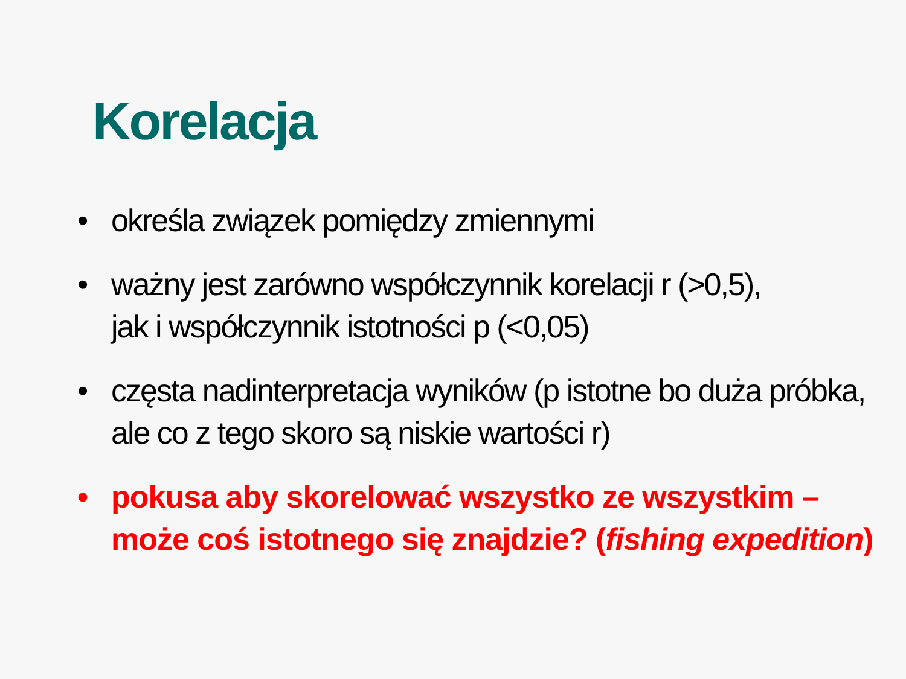Korelacja
• określa związek pomiędzy zmiennymi
• ważny jest zarówno współczynnik korelacji r (>0,5),
jak i współczynnik istotności p (<0,05)
• częsta nadinterpretacja wyników (p istotne bo duża próbka, ale co z tego skoro są niskie wartości r)
• pokusa aby skorelować wszystko ze wszystkim – może coś istotnego się znajdzie? (fishing expedition)